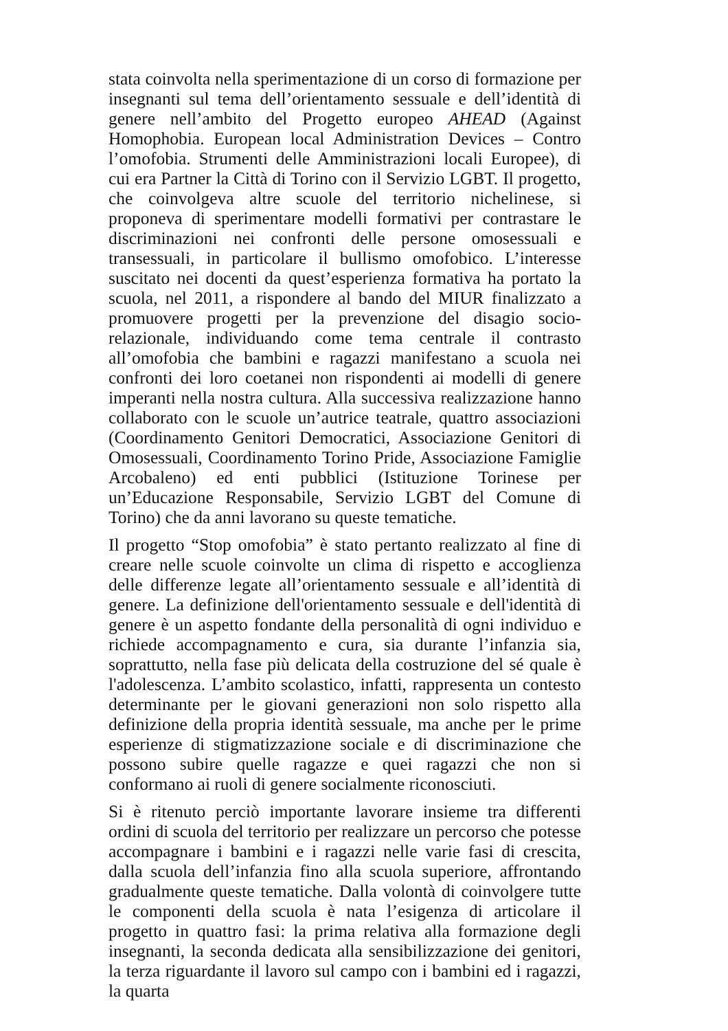stata coinvolta nella sperimentazione di un corso di formazione per insegnanti sul tema dell’orientamento sessuale e dell’identità di genere nell’ambito del Progetto europeo AHEAD (Against Homophobia. European local Administration Devices – Contro l’omofobia. Strumenti delle Amministrazioni locali Europee), di cui era Partner la Città di Torino con il Servizio LGBT. Il progetto, che coinvolgeva altre scuole del territorio nichelinese, si proponeva di sperimentare modelli formativi per contrastare le discriminazioni nei confronti delle persone omosessuali e transessuali, in particolare il bullismo omofobico. L’interesse suscitato nei docenti da quest’esperienza formativa ha portato la scuola, nel 2011, a rispondere al bando del MIUR finalizzato a promuovere progetti per la prevenzione del disagio socio-relazionale, individuando come tema centrale il contrasto all’omofobia che bambini e ragazzi manifestano a scuola nei confronti dei loro coetanei non rispondenti ai modelli di genere imperanti nella nostra cultura. Alla successiva realizzazione hanno collaborato con le scuole un’autrice teatrale, quattro associazioni (Coordinamento Genitori Democratici, Associazione Genitori di Omosessuali, Coordinamento Torino Pride, Associazione Famiglie Arcobaleno) ed enti pubblici (Istituzione Torinese per un’Educazione Responsabile, Servizio LGBT del Comune di Torino) che da anni lavorano su queste tematiche.
Il progetto “Stop omofobia” è stato pertanto realizzato al fine di creare nelle scuole coinvolte un clima di rispetto e accoglienza delle differenze legate all’orientamento sessuale e all’identità di genere. La definizione dell'orientamento sessuale e dell'identità di genere è un aspetto fondante della personalità di ogni individuo e richiede accompagnamento e cura, sia durante l’infanzia sia, soprattutto, nella fase più delicata della costruzione del sé quale è l'adolescenza. L’ambito scolastico, infatti, rappresenta un contesto determinante per le giovani generazioni non solo rispetto alla definizione della propria identità sessuale, ma anche per le prime esperienze di stigmatizzazione sociale e di discriminazione che possono subire quelle ragazze e quei ragazzi che non si conformano ai ruoli di genere socialmente riconosciuti.
Si è ritenuto perciò importante lavorare insieme tra differenti ordini di scuola del territorio per realizzare un percorso che potesse accompagnare i bambini e i ragazzi nelle varie fasi di crescita, dalla scuola dell’infanzia fino alla scuola superiore, affrontando gradualmente queste tematiche. Dalla volontà di coinvolgere tutte le componenti della scuola è nata l’esigenza di articolare il progetto in quattro fasi: la prima relativa alla formazione degli insegnanti, la seconda dedicata alla sensibilizzazione dei genitori, la terza riguardante il lavoro sul campo con i bambini ed i ragazzi, la quarta